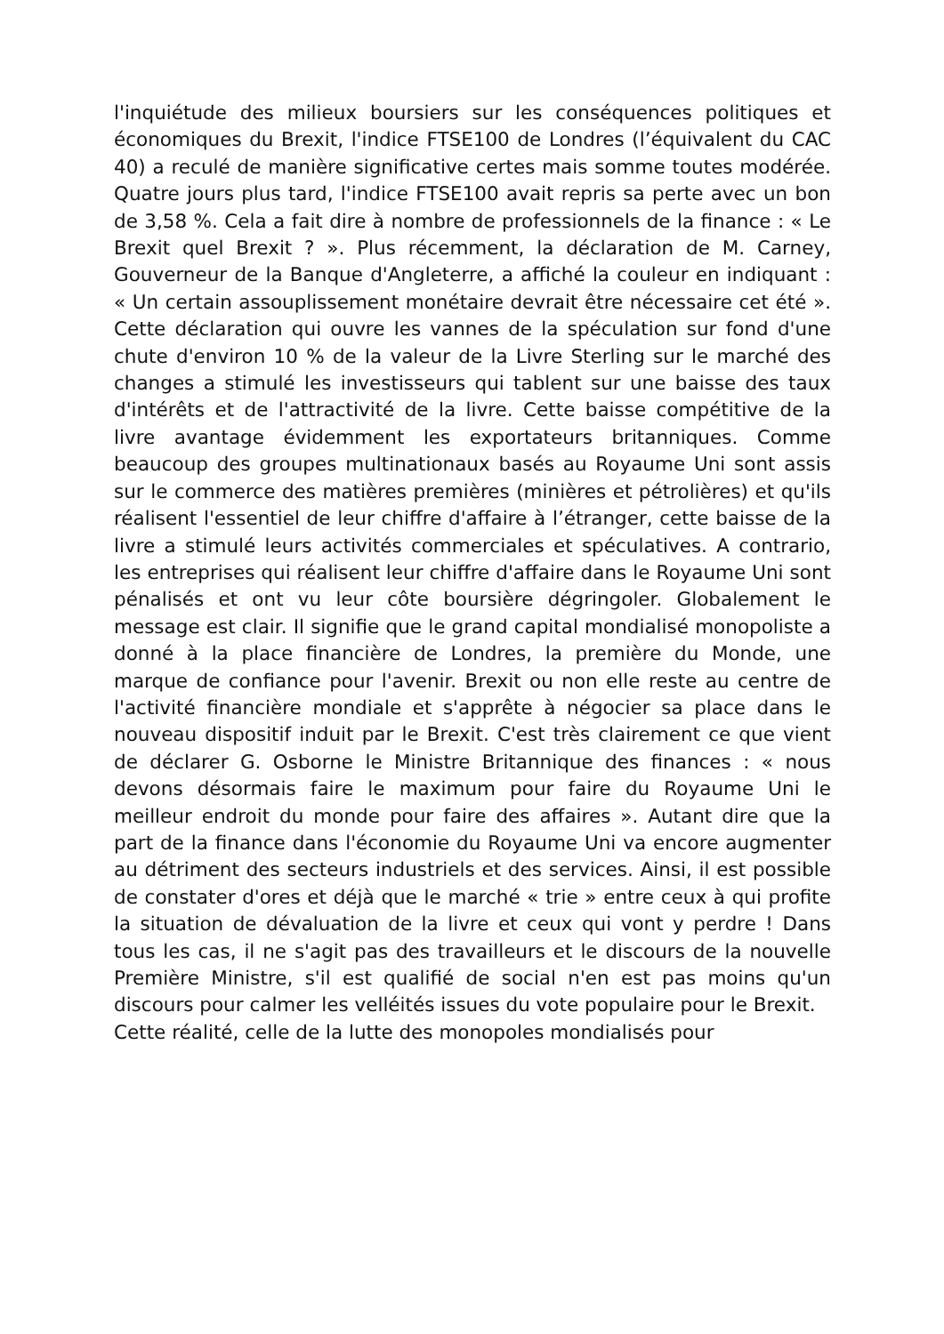l'inquiétude des milieux boursiers sur les conséquences politiques et économiques du Brexit, l'indice FTSE100 de Londres (l’équivalent du CAC 40) a reculé de manière significative certes mais somme toutes modérée. Quatre jours plus tard, l'indice FTSE100 avait repris sa perte avec un bon de 3,58 %. Cela a fait dire à nombre de professionnels de la finance : « Le Brexit quel Brexit ? ». Plus récemment, la déclaration de M. Carney, Gouverneur de la Banque d'Angleterre, a affiché la couleur en indiquant : « Un certain assouplissement monétaire devrait être nécessaire cet été ». Cette déclaration qui ouvre les vannes de la spéculation sur fond d'une chute d'environ 10 % de la valeur de la Livre Sterling sur le marché des changes a stimulé les investisseurs qui tablent sur une baisse des taux d'intérêts et de l'attractivité de la livre. Cette baisse compétitive de la livre avantage évidemment les exportateurs britanniques. Comme beaucoup des groupes multinationaux basés au Royaume Uni sont assis sur le commerce des matières premières (minières et pétrolières) et qu'ils réalisent l'essentiel de leur chiffre d'affaire à l’étranger, cette baisse de la livre a stimulé leurs activités commerciales et spéculatives. A contrario, les entreprises qui réalisent leur chiffre d'affaire dans le Royaume Uni sont pénalisés et ont vu leur côte boursière dégringoler. Globalement le message est clair. Il signifie que le grand capital mondialisé monopoliste a donné à la place financière de Londres, la première du Monde, une marque de confiance pour l'avenir. Brexit ou non elle reste au centre de l'activité financière mondiale et s'apprête à négocier sa place dans le nouveau dispositif induit par le Brexit. C'est très clairement ce que vient de déclarer G. Osborne le Ministre Britannique des finances : « nous devons désormais faire le maximum pour faire du Royaume Uni le meilleur endroit du monde pour faire des affaires ». Autant dire que la part de la finance dans l'économie du Royaume Uni va encore augmenter au détriment des secteurs industriels et des services. Ainsi, il est possible de constater d'ores et déjà que le marché « trie » entre ceux à qui profite la situation de dévaluation de la livre et ceux qui vont y perdre ! Dans tous les cas, il ne s'agit pas des travailleurs et le discours de la nouvelle Première Ministre, s'il est qualifié de social n'en est pas moins qu'un discours pour calmer les velléités issues du vote populaire pour le Brexit.
Cette réalité, celle de la lutte des monopoles mondialisés pour